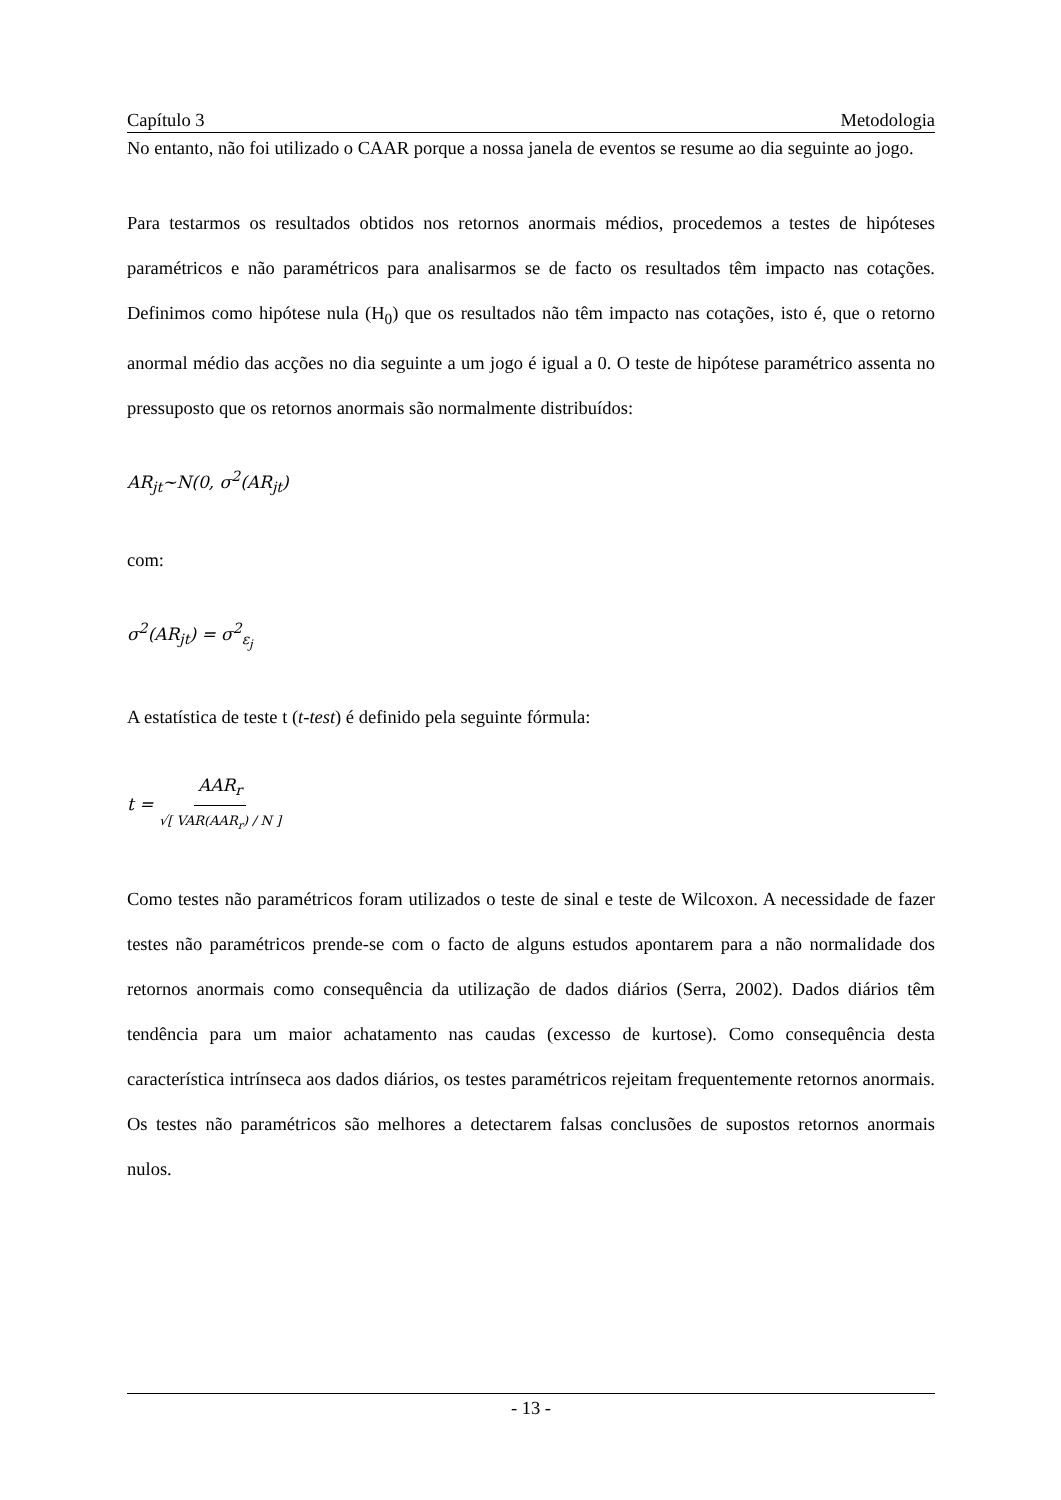Capítulo 3 Metodologia
No entanto, não foi utilizado o CAAR porque a nossa janela de eventos se resume ao dia seguinte ao jogo.
Para testarmos os resultados obtidos nos retornos anormais médios, procedemos a testes de hipóteses paramétricos e não paramétricos para analisarmos se de facto os resultados têm impacto nas cotações. Definimos como hipótese nula (H<sub>0</sub>) que os resultados não têm impacto nas cotações, isto é, que o retorno anormal médio das acções no dia seguinte a um jogo é igual a 0. O teste de hipótese paramétrico assenta no pressuposto que os retornos anormais são normalmente distribuídos:
AR<sub>jt</sub>~N(0, σ<sup>2</sup>(AR<sub>jt</sub>)
com:
σ<sup>2</sup>(AR<sub>jt</sub>) = σ<sup>2</sup><sub>ε<sub>j</sub></sub>
A estatística de teste t (t-test) é definido pela seguinte fórmula:
t = AAR<sub>r</sub> √[ VAR(AAR<sub>r</sub>) / N ]
Como testes não paramétricos foram utilizados o teste de sinal e teste de Wilcoxon. A necessidade de fazer testes não paramétricos prende-se com o facto de alguns estudos apontarem para a não normalidade dos retornos anormais como consequência da utilização de dados diários (Serra, 2002). Dados diários têm tendência para um maior achatamento nas caudas (excesso de kurtose). Como consequência desta característica intrínseca aos dados diários, os testes paramétricos rejeitam frequentemente retornos anormais. Os testes não paramétricos são melhores a detectarem falsas conclusões de supostos retornos anormais nulos.
- 13 -